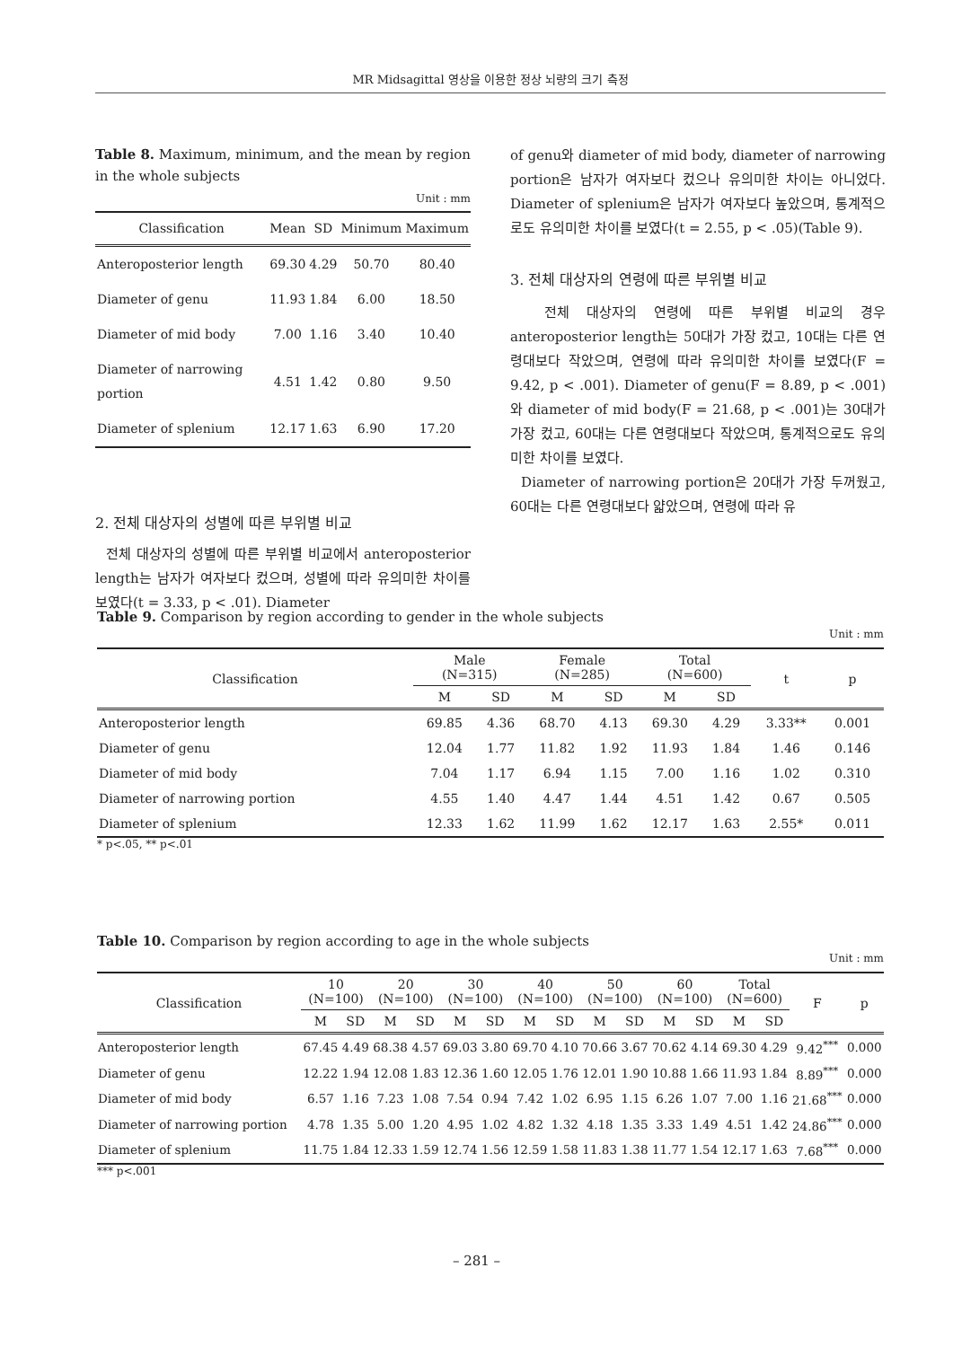MR Midsagittal 영상을 이용한 정상 뇌량의 크기 측정
Table 8. Maximum, minimum, and the mean by region in the whole subjects
Unit : mm
| Classification | Mean | SD | Minimum | Maximum |
| --- | --- | --- | --- | --- |
| Anteroposterior length | 69.30 | 4.29 | 50.70 | 80.40 |
| Diameter of genu | 11.93 | 1.84 | 6.00 | 18.50 |
| Diameter of mid body | 7.00 | 1.16 | 3.40 | 10.40 |
| Diameter of narrowing portion | 4.51 | 1.42 | 0.80 | 9.50 |
| Diameter of splenium | 12.17 | 1.63 | 6.90 | 17.20 |
2. 전체 대상자의 성별에 따른 부위별 비교
전체 대상자의 성별에 따른 부위별 비교에서 anteroposterior length는 남자가 여자보다 컸으며, 성별에 따라 유의미한 차이를 보였다(t = 3.33, p < .01). Diameter
of genu와 diameter of mid body, diameter of narrowing portion은 남자가 여자보다 컸으나 유의미한 차이는 아니었다. Diameter of splenium은 남자가 여자보다 높았으며, 통계적으로도 유의미한 차이를 보였다(t = 2.55, p < .05)(Table 9).
3. 전체 대상자의 연령에 따른 부위별 비교
전체 대상자의 연령에 따른 부위별 비교의 경우 anteroposterior length는 50대가 가장 컸고, 10대는 다른 연령대보다 작았으며, 연령에 따라 유의미한 차이를 보였다(F = 9.42, p < .001). Diameter of genu(F = 8.89, p < .001)와 diameter of mid body(F = 21.68, p < .001)는 30대가 가장 컸고, 60대는 다른 연령대보다 작았으며, 통계적으로도 유의미한 차이를 보였다.
Diameter of narrowing portion은 20대가 가장 두꺼웠고, 60대는 다른 연령대보다 얇았으며, 연령에 따라 유
Table 9. Comparison by region according to gender in the whole subjects
Unit : mm
| Classification | Male (N=315) | | Female (N=285) | | Total (N=600) | | t | p |
| --- | --- | --- | --- | --- | --- | --- | --- | --- |
| | M | SD | M | SD | M | SD | | |
| Anteroposterior length | 69.85 | 4.36 | 68.70 | 4.13 | 69.30 | 4.29 | 3.33** | 0.001 |
| Diameter of genu | 12.04 | 1.77 | 11.82 | 1.92 | 11.93 | 1.84 | 1.46 | 0.146 |
| Diameter of mid body | 7.04 | 1.17 | 6.94 | 1.15 | 7.00 | 1.16 | 1.02 | 0.310 |
| Diameter of narrowing portion | 4.55 | 1.40 | 4.47 | 1.44 | 4.51 | 1.42 | 0.67 | 0.505 |
| Diameter of splenium | 12.33 | 1.62 | 11.99 | 1.62 | 12.17 | 1.63 | 2.55* | 0.011 |
* p<.05, ** p<.01
Table 10. Comparison by region according to age in the whole subjects
Unit : mm
| Classification | 10 (N=100) | | 20 (N=100) | | 30 (N=100) | | 40 (N=100) | | 50 (N=100) | | 60 (N=100) | | Total (N=600) | | F | p |
| --- | --- | --- | --- | --- | --- | --- | --- | --- | --- | --- | --- | --- | --- | --- | --- | --- |
| | M | SD | M | SD | M | SD | M | SD | M | SD | M | SD | M | SD | | |
| Anteroposterior length | 67.45 | 4.49 | 68.38 | 4.57 | 69.03 | 3.80 | 69.70 | 4.10 | 70.66 | 3.67 | 70.62 | 4.14 | 69.30 | 4.29 | 9.42<sup>***</sup> | 0.000 |
| Diameter of genu | 12.22 | 1.94 | 12.08 | 1.83 | 12.36 | 1.60 | 12.05 | 1.76 | 12.01 | 1.90 | 10.88 | 1.66 | 11.93 | 1.84 | 8.89<sup>***</sup> | 0.000 |
| Diameter of mid body | 6.57 | 1.16 | 7.23 | 1.08 | 7.54 | 0.94 | 7.42 | 1.02 | 6.95 | 1.15 | 6.26 | 1.07 | 7.00 | 1.16 | 21.68<sup>***</sup> | 0.000 |
| Diameter of narrowing portion | 4.78 | 1.35 | 5.00 | 1.20 | 4.95 | 1.02 | 4.82 | 1.32 | 4.18 | 1.35 | 3.33 | 1.49 | 4.51 | 1.42 | 24.86<sup>***</sup> | 0.000 |
| Diameter of splenium | 11.75 | 1.84 | 12.33 | 1.59 | 12.74 | 1.56 | 12.59 | 1.58 | 11.83 | 1.38 | 11.77 | 1.54 | 12.17 | 1.63 | 7.68<sup>***</sup> | 0.000 |
*** p<.001
– 281 –